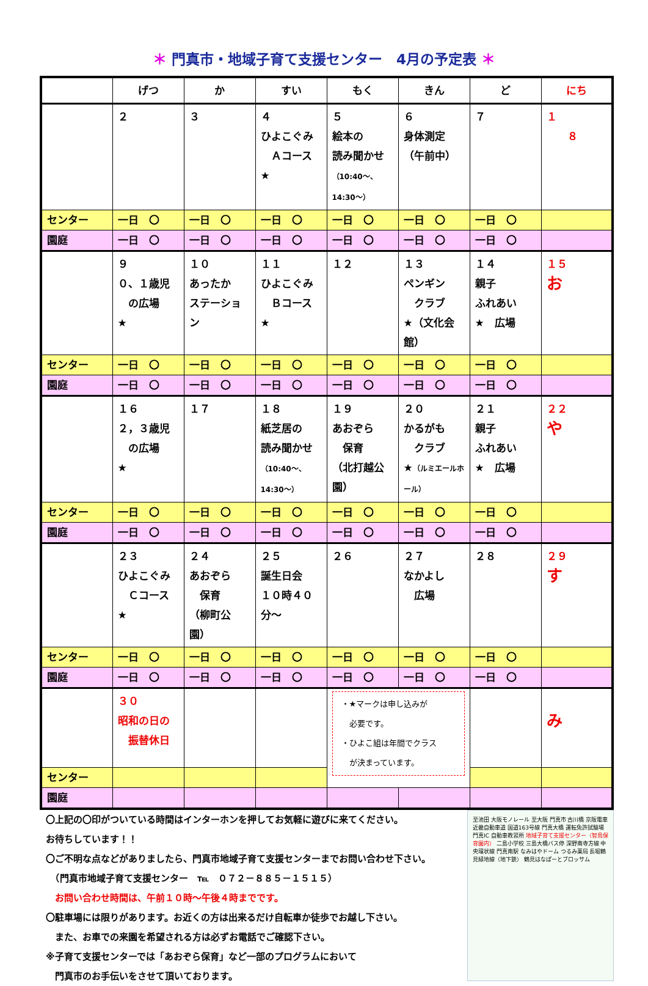＊ 門真市・地域子育て支援センター　4月の予定表 ＊
| | げつ | か | すい | もく | きん | ど | にち |
| --- | --- | --- | --- | --- | --- | --- | --- |
| | ２ | ３ | ４ ひよこぐみ Ａコース ★ | ５ 絵本の 読み聞かせ （10:40～、14:30～） | ６ 身体測定 （午前中） | ７ | １ ８ |
| センター | 一日 〇 | 一日 〇 | 一日 〇 | 一日 〇 | 一日 〇 | 一日 〇 | |
| 園庭 | 一日 〇 | 一日 〇 | 一日 〇 | 一日 〇 | 一日 〇 | 一日 〇 | |
| | ９ ０、１歳児 の広場 ★ | １０ あったか ステーション | １１ ひよこぐみ Ｂコース ★ | １２ | １３ ペンギン クラブ ★（文化会館） | １４ 親子 ふれあい ★ 広場 | １５ お |
| センター | 一日 〇 | 一日 〇 | 一日 〇 | 一日 〇 | 一日 〇 | 一日 〇 | |
| 園庭 | 一日 〇 | 一日 〇 | 一日 〇 | 一日 〇 | 一日 〇 | 一日 〇 | |
| | １６ ２，３歳児 の広場 ★ | １７ | １８ 紙芝居の 読み聞かせ （10:40～、14:30～） | １９ あおぞら 保育 （北打越公園） | ２０ かるがも クラブ ★ （ルミエールホール） | ２１ 親子 ふれあい ★ 広場 | ２２ や |
| センター | 一日 〇 | 一日 〇 | 一日 〇 | 一日 〇 | 一日 〇 | 一日 〇 | |
| 園庭 | 一日 〇 | 一日 〇 | 一日 〇 | 一日 〇 | 一日 〇 | 一日 〇 | |
| | ２３ ひよこぐみ Ｃコース ★ | ２４ あおぞら 保育 （柳町公園） | ２５ 誕生日会 １０時４０分～ | ２６ | ２７ なかよし 広場 | ２８ | ２９ す |
| センター | 一日 〇 | 一日 〇 | 一日 〇 | 一日 〇 | 一日 〇 | 一日 〇 | |
| 園庭 | 一日 〇 | 一日 〇 | 一日 〇 | 一日 〇 | 一日 〇 | 一日 〇 | |
| | ３０ 昭和の日の 振替休日 | | | ・★マークは申し込みが 必要です。 ・ひよこ組は年間でクラス が決まっています。 | | | み |
| センター | | | | | | | |
| 園庭 | | | | | | | |
〇上記の〇印がついている時間はインターホンを押してお気軽に遊びに来てください。
お待ちしています！！
〇ご不明な点などがありましたら、門真市地域子育て支援センターまでお問い合わせ下さい。
　（門真市地域子育て支援センター　℡　０７２－８８５－１５１５）
　お問い合わせ時間は、午前１０時～午後４時までです。
〇駐車場には限りがあります。お近くの方は出来るだけ自転車か徒歩でお越し下さい。
　また、お車での来園を希望される方は必ずお電話でご確認下さい。
※子育て支援センターでは「あおぞら保育」など一部のプログラムにおいて
　門真市のお手伝いをさせて頂いております。
至池田 大阪モノレール 至大阪 門真市 古川橋 京阪電車 近畿自動車道 国道163号線 門真大橋 運転免許試験場 門真IC 自動車教習所 地域子育て支援センター（智鳥保育園内） 二島小学校 三島大橋バス停 深野南寺方線 中央環状線 門真南駅 なみはやドーム つるみ薬局 長堀鶴見緑地線（地下鉄） 鶴見はなぽーとブロッサム